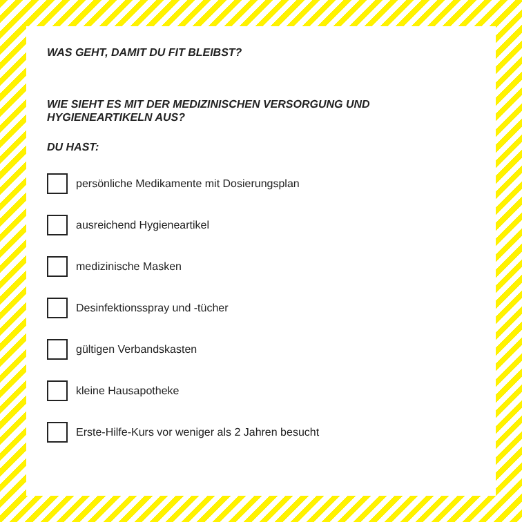WAS GEHT, DAMIT DU FIT BLEIBST?
WIE SIEHT ES MIT DER MEDIZINISCHEN VERSORGUNG UND HYGIENEARTIKELN AUS?
DU HAST:
persönliche Medikamente mit Dosierungsplan
ausreichend Hygieneartikel
medizinische Masken
Desinfektionsspray und -tücher
gültigen Verbandskasten
kleine Hausapotheke
Erste-Hilfe-Kurs vor weniger als 2 Jahren besucht